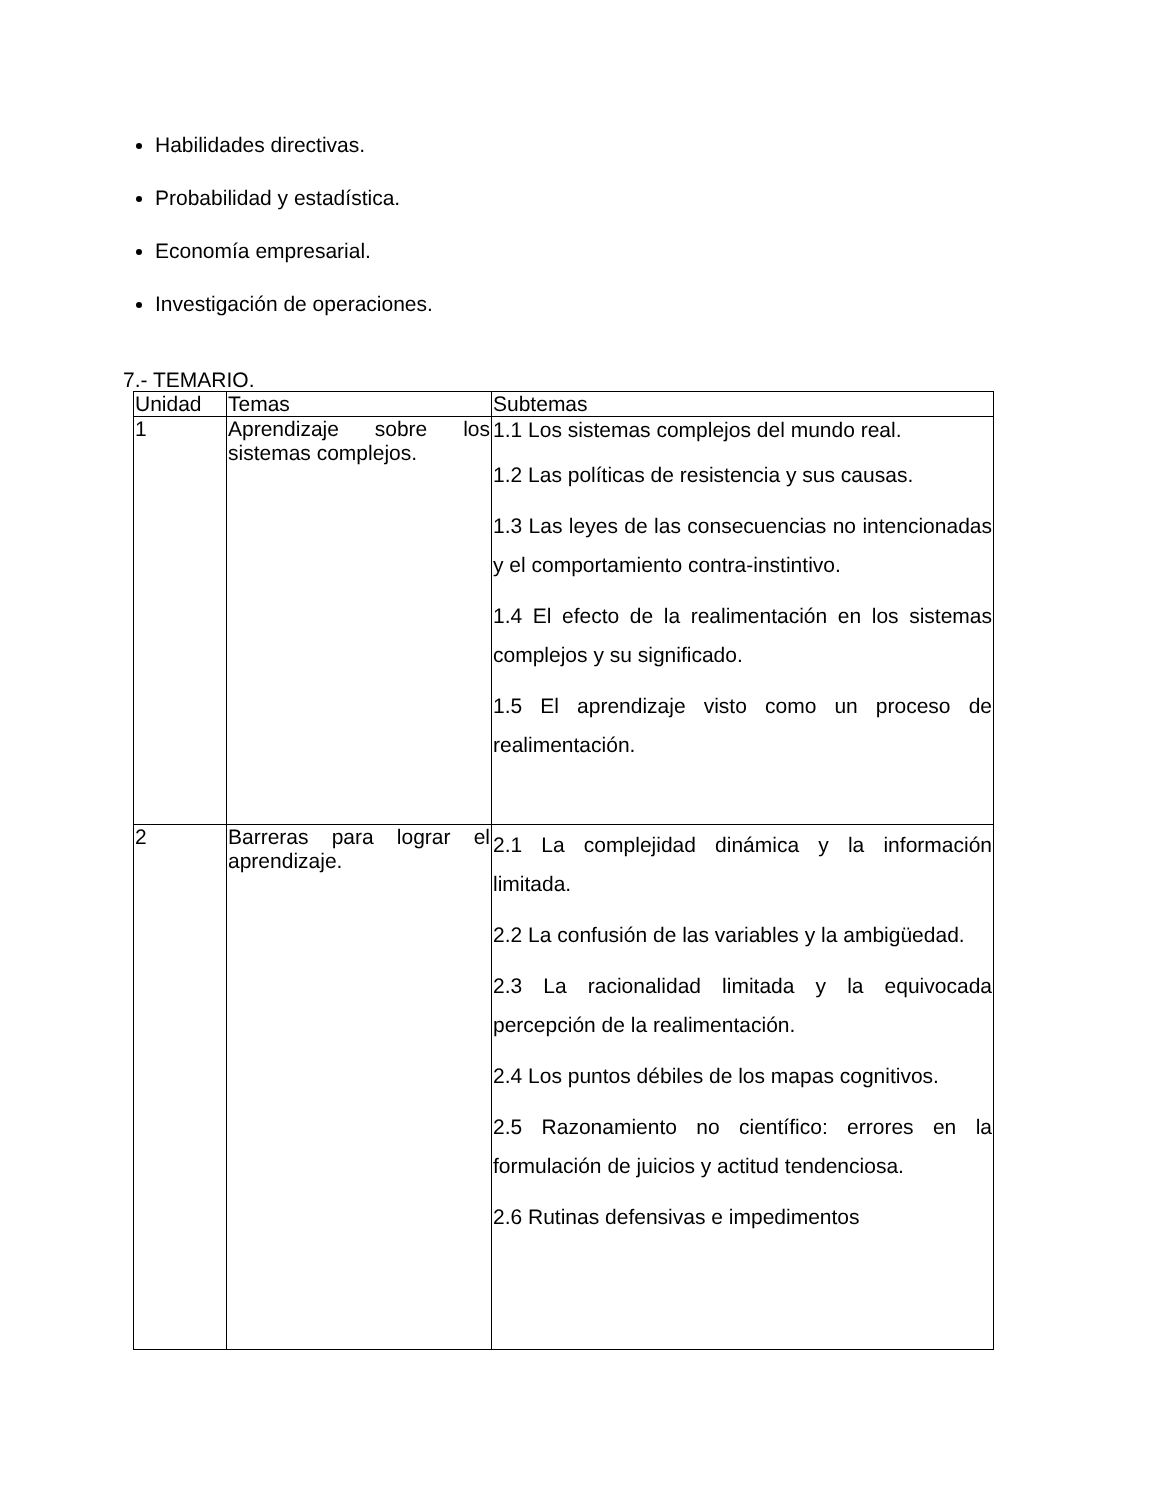Habilidades directivas.
Probabilidad y estadística.
Economía empresarial.
Investigación de operaciones.
7.- TEMARIO.
| Unidad | Temas | Subtemas |
| 1 | Aprendizaje sobre los sistemas complejos. | 1.1 Los sistemas complejos del mundo real. 1.2 Las políticas de resistencia y sus causas. 1.3 Las leyes de las consecuencias no intencionadas y el comportamiento contra-instintivo. 1.4 El efecto de la realimentación en los sistemas complejos y su significado. 1.5 El aprendizaje visto como un proceso de realimentación. |
| 2 | Barreras para lograr el aprendizaje. | 2.1 La complejidad dinámica y la información limitada. 2.2 La confusión de las variables y la ambigüedad. 2.3 La racionalidad limitada y la equivocada percepción de la realimentación. 2.4 Los puntos débiles de los mapas cognitivos. 2.5 Razonamiento no científico: errores en la formulación de juicios y actitud tendenciosa. 2.6 Rutinas defensivas e impedimentos |